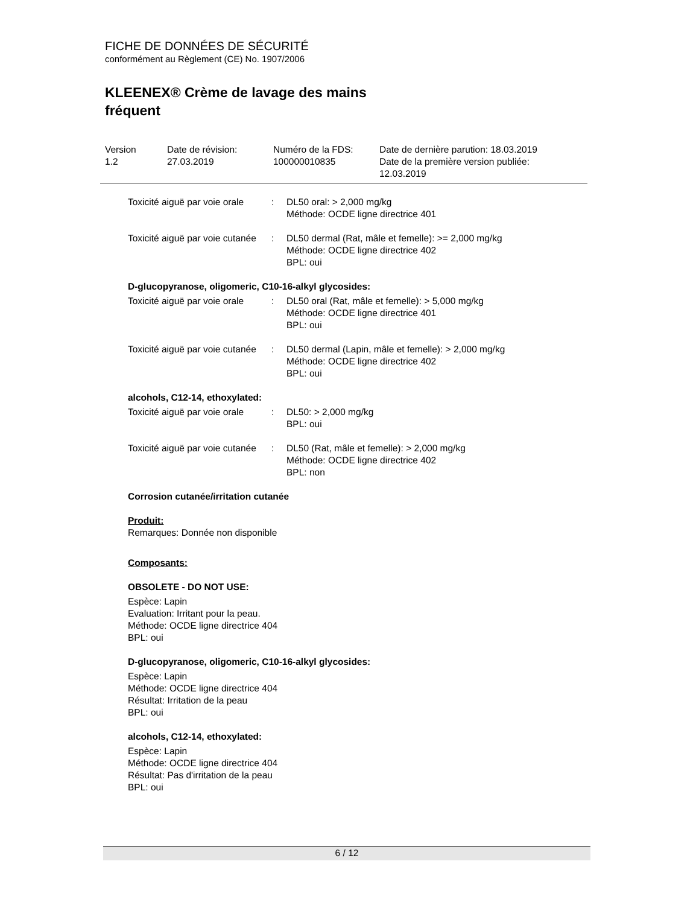FICHE DE DONNÉES DE SÉCURITÉ
conformément au Règlement (CE) No. 1907/2006
KLEENEX® Crème de lavage des mains
fréquent
| Version 1.2 | Date de révision: 27.03.2019 | Numéro de la FDS: 100000010835 | Date de dernière parution: 18.03.2019 Date de la première version publiée: 12.03.2019 |
| Toxicité aiguë par voie orale | : | DL50 oral: > 2,000 mg/kg Méthode: OCDE ligne directrice 401 |
| Toxicité aiguë par voie cutanée | : | DL50 dermal (Rat, mâle et femelle): >= 2,000 mg/kg Méthode: OCDE ligne directrice 402 BPL: oui |
D-glucopyranose, oligomeric, C10-16-alkyl glycosides:
| Toxicité aiguë par voie orale | : | DL50 oral (Rat, mâle et femelle): > 5,000 mg/kg Méthode: OCDE ligne directrice 401 BPL: oui |
| Toxicité aiguë par voie cutanée | : | DL50 dermal (Lapin, mâle et femelle): > 2,000 mg/kg Méthode: OCDE ligne directrice 402 BPL: oui |
alcohols, C12-14, ethoxylated:
| Toxicité aiguë par voie orale | : | DL50: > 2,000 mg/kg BPL: oui |
| Toxicité aiguë par voie cutanée | : | DL50 (Rat, mâle et femelle): > 2,000 mg/kg Méthode: OCDE ligne directrice 402 BPL: non |
Corrosion cutanée/irritation cutanée
Produit:
Remarques: Donnée non disponible
Composants:
OBSOLETE - DO NOT USE:
Espèce: Lapin
Evaluation: Irritant pour la peau.
Méthode: OCDE ligne directrice 404
BPL: oui
D-glucopyranose, oligomeric, C10-16-alkyl glycosides:
Espèce: Lapin
Méthode: OCDE ligne directrice 404
Résultat: Irritation de la peau
BPL: oui
alcohols, C12-14, ethoxylated:
Espèce: Lapin
Méthode: OCDE ligne directrice 404
Résultat: Pas d'irritation de la peau
BPL: oui
6 / 12